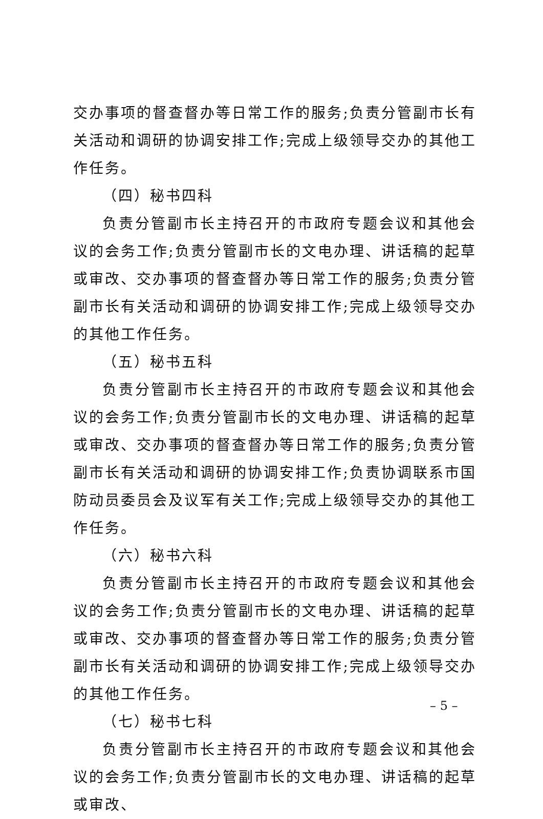交办事项的督查督办等日常工作的服务;负责分管副市长有关活动和调研的协调安排工作;完成上级领导交办的其他工作任务。
（四）秘书四科
负责分管副市长主持召开的市政府专题会议和其他会议的会务工作;负责分管副市长的文电办理、讲话稿的起草或审改、交办事项的督查督办等日常工作的服务;负责分管副市长有关活动和调研的协调安排工作;完成上级领导交办的其他工作任务。
（五）秘书五科
负责分管副市长主持召开的市政府专题会议和其他会议的会务工作;负责分管副市长的文电办理、讲话稿的起草或审改、交办事项的督查督办等日常工作的服务;负责分管副市长有关活动和调研的协调安排工作;负责协调联系市国防动员委员会及议军有关工作;完成上级领导交办的其他工作任务。
（六）秘书六科
负责分管副市长主持召开的市政府专题会议和其他会议的会务工作;负责分管副市长的文电办理、讲话稿的起草或审改、交办事项的督查督办等日常工作的服务;负责分管副市长有关活动和调研的协调安排工作;完成上级领导交办的其他工作任务。
（七）秘书七科
负责分管副市长主持召开的市政府专题会议和其他会议的会务工作;负责分管副市长的文电办理、讲话稿的起草或审改、
– 5 –